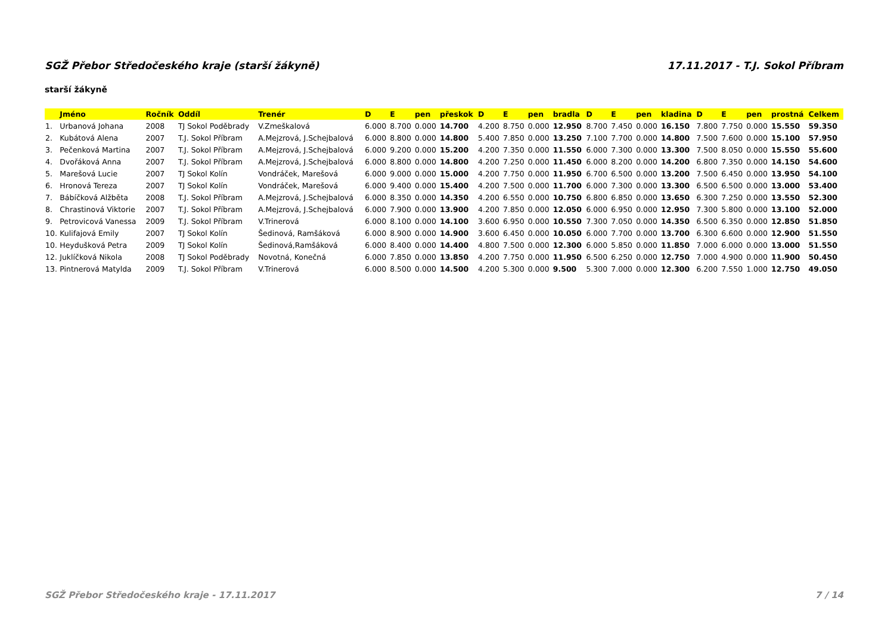SGŽ Přebor Středočeského kraje (starší žákyně) 17.11.2017 - T.J. Sokol Příbram
starší žákyně
| | Jméno | Ročník | Oddíl | Trenér | D | E | pen | přeskok | D | E | pen | bradla | D | E | pen | kladina | D | E | pen | prostná | Celkem |
| --- | --- | --- | --- | --- | --- | --- | --- | --- | --- | --- | --- | --- | --- | --- | --- | --- | --- | --- | --- | --- | --- |
| 1. | Urbanová Johana | 2008 | TJ Sokol Poděbrady | V.Zmeškalová | 6.000 | 8.700 | 0.000 | 14.700 | 4.200 | 8.750 | 0.000 | 12.950 | 8.700 | 7.450 | 0.000 | 16.150 | 7.800 | 7.750 | 0.000 | 15.550 | 59.350 |
| 2. | Kubátová Alena | 2007 | T.J. Sokol Příbram | A.Mejzrová, J.Schejbalová | 6.000 | 8.800 | 0.000 | 14.800 | 5.400 | 7.850 | 0.000 | 13.250 | 7.100 | 7.700 | 0.000 | 14.800 | 7.500 | 7.600 | 0.000 | 15.100 | 57.950 |
| 3. | Pečenková Martina | 2007 | T.J. Sokol Příbram | A.Mejzrová, J.Schejbalová | 6.000 | 9.200 | 0.000 | 15.200 | 4.200 | 7.350 | 0.000 | 11.550 | 6.000 | 7.300 | 0.000 | 13.300 | 7.500 | 8.050 | 0.000 | 15.550 | 55.600 |
| 4. | Dvořáková Anna | 2007 | T.J. Sokol Příbram | A.Mejzrová, J.Schejbalová | 6.000 | 8.800 | 0.000 | 14.800 | 4.200 | 7.250 | 0.000 | 11.450 | 6.000 | 8.200 | 0.000 | 14.200 | 6.800 | 7.350 | 0.000 | 14.150 | 54.600 |
| 5. | Marešová Lucie | 2007 | TJ Sokol Kolín | Vondráček, Marešová | 6.000 | 9.000 | 0.000 | 15.000 | 4.200 | 7.750 | 0.000 | 11.950 | 6.700 | 6.500 | 0.000 | 13.200 | 7.500 | 6.450 | 0.000 | 13.950 | 54.100 |
| 6. | Hronová Tereza | 2007 | TJ Sokol Kolín | Vondráček, Marešová | 6.000 | 9.400 | 0.000 | 15.400 | 4.200 | 7.500 | 0.000 | 11.700 | 6.000 | 7.300 | 0.000 | 13.300 | 6.500 | 6.500 | 0.000 | 13.000 | 53.400 |
| 7. | Bábíčková Alžběta | 2008 | T.J. Sokol Příbram | A.Mejzrová, J.Schejbalová | 6.000 | 8.350 | 0.000 | 14.350 | 4.200 | 6.550 | 0.000 | 10.750 | 6.800 | 6.850 | 0.000 | 13.650 | 6.300 | 7.250 | 0.000 | 13.550 | 52.300 |
| 8. | Chrastinová Viktorie | 2007 | T.J. Sokol Příbram | A.Mejzrová, J.Schejbalová | 6.000 | 7.900 | 0.000 | 13.900 | 4.200 | 7.850 | 0.000 | 12.050 | 6.000 | 6.950 | 0.000 | 12.950 | 7.300 | 5.800 | 0.000 | 13.100 | 52.000 |
| 9. | Petrovicová Vanessa | 2009 | T.J. Sokol Příbram | V.Trinerová | 6.000 | 8.100 | 0.000 | 14.100 | 3.600 | 6.950 | 0.000 | 10.550 | 7.300 | 7.050 | 0.000 | 14.350 | 6.500 | 6.350 | 0.000 | 12.850 | 51.850 |
| 10. | Kulifajová Emily | 2007 | TJ Sokol Kolín | Šedinová, Ramšáková | 6.000 | 8.900 | 0.000 | 14.900 | 3.600 | 6.450 | 0.000 | 10.050 | 6.000 | 7.700 | 0.000 | 13.700 | 6.300 | 6.600 | 0.000 | 12.900 | 51.550 |
| 10. | Heydušková Petra | 2009 | TJ Sokol Kolín | Šedinová,Ramšáková | 6.000 | 8.400 | 0.000 | 14.400 | 4.800 | 7.500 | 0.000 | 12.300 | 6.000 | 5.850 | 0.000 | 11.850 | 7.000 | 6.000 | 0.000 | 13.000 | 51.550 |
| 12. | Juklíčková Nikola | 2008 | TJ Sokol Poděbrady | Novotná, Konečná | 6.000 | 7.850 | 0.000 | 13.850 | 4.200 | 7.750 | 0.000 | 11.950 | 6.500 | 6.250 | 0.000 | 12.750 | 7.000 | 4.900 | 0.000 | 11.900 | 50.450 |
| 13. | Pintnerová Matylda | 2009 | T.J. Sokol Příbram | V.Trinerová | 6.000 | 8.500 | 0.000 | 14.500 | 4.200 | 5.300 | 0.000 | 9.500 | 5.300 | 7.000 | 0.000 | 12.300 | 6.200 | 7.550 | 1.000 | 12.750 | 49.050 |
SGŽ Přebor Středočeského kraje - 17.11.2017 7 / 14